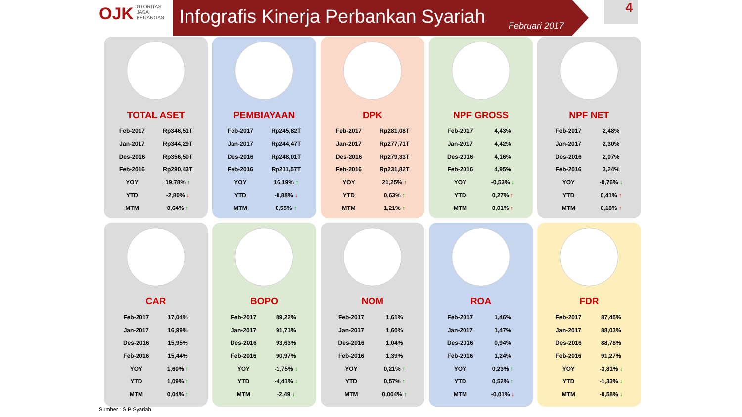OJK OTORITAS
JASA
KEUANGAN
Infografis Kinerja Perbankan Syariah
Februari 2017
4
TOTAL ASET
| Feb-2017 | Rp346,51T |
| Jan-2017 | Rp344,29T |
| Des-2016 | Rp356,50T |
| Feb-2016 | Rp290,43T |
| YOY | 19,78% ↑ |
| YTD | -2,80% ↓ |
| MTM | 0,64% ↑ |
PEMBIAYAAN
| Feb-2017 | Rp245,82T |
| Jan-2017 | Rp244,47T |
| Des-2016 | Rp248,01T |
| Feb-2016 | Rp211,57T |
| YOY | 16,19% ↑ |
| YTD | -0,88% ↓ |
| MTM | 0,55% ↑ |
DPK
| Feb-2017 | Rp281,08T |
| Jan-2017 | Rp277,71T |
| Des-2016 | Rp279,33T |
| Feb-2016 | Rp231,82T |
| YOY | 21,25% ↑ |
| YTD | 0,63% ↑ |
| MTM | 1,21% ↑ |
NPF GROSS
| Feb-2017 | 4,43% |
| Jan-2017 | 4,42% |
| Des-2016 | 4,16% |
| Feb-2016 | 4,95% |
| YOY | -0,53% ↓ |
| YTD | 0,27% ↑ |
| MTM | 0,01% ↑ |
NPF NET
| Feb-2017 | 2,48% |
| Jan-2017 | 2,30% |
| Des-2016 | 2,07% |
| Feb-2016 | 3,24% |
| YOY | -0,76% ↓ |
| YTD | 0,41% ↑ |
| MTM | 0,18% ↑ |
CAR
| Feb-2017 | 17,04% |
| Jan-2017 | 16,99% |
| Des-2016 | 15,95% |
| Feb-2016 | 15,44% |
| YOY | 1,60% ↑ |
| YTD | 1,09% ↑ |
| MTM | 0,04% ↑ |
BOPO
| Feb-2017 | 89,22% |
| Jan-2017 | 91,71% |
| Des-2016 | 93,63% |
| Feb-2016 | 90,97% |
| YOY | -1,75% ↓ |
| YTD | -4,41% ↓ |
| MTM | -2,49 ↓ |
NOM
| Feb-2017 | 1,61% |
| Jan-2017 | 1,60% |
| Des-2016 | 1,04% |
| Feb-2016 | 1,39% |
| YOY | 0,21% ↑ |
| YTD | 0,57% ↑ |
| MTM | 0,004% ↑ |
ROA
| Feb-2017 | 1,46% |
| Jan-2017 | 1,47% |
| Des-2016 | 0,94% |
| Feb-2016 | 1,24% |
| YOY | 0,23% ↑ |
| YTD | 0,52% ↑ |
| MTM | -0,01% ↓ |
FDR
| Feb-2017 | 87,45% |
| Jan-2017 | 88,03% |
| Des-2016 | 88,78% |
| Feb-2016 | 91,27% |
| YOY | -3,81% ↓ |
| YTD | -1,33% ↓ |
| MTM | -0,58% ↓ |
Sumber : SIP Syariah